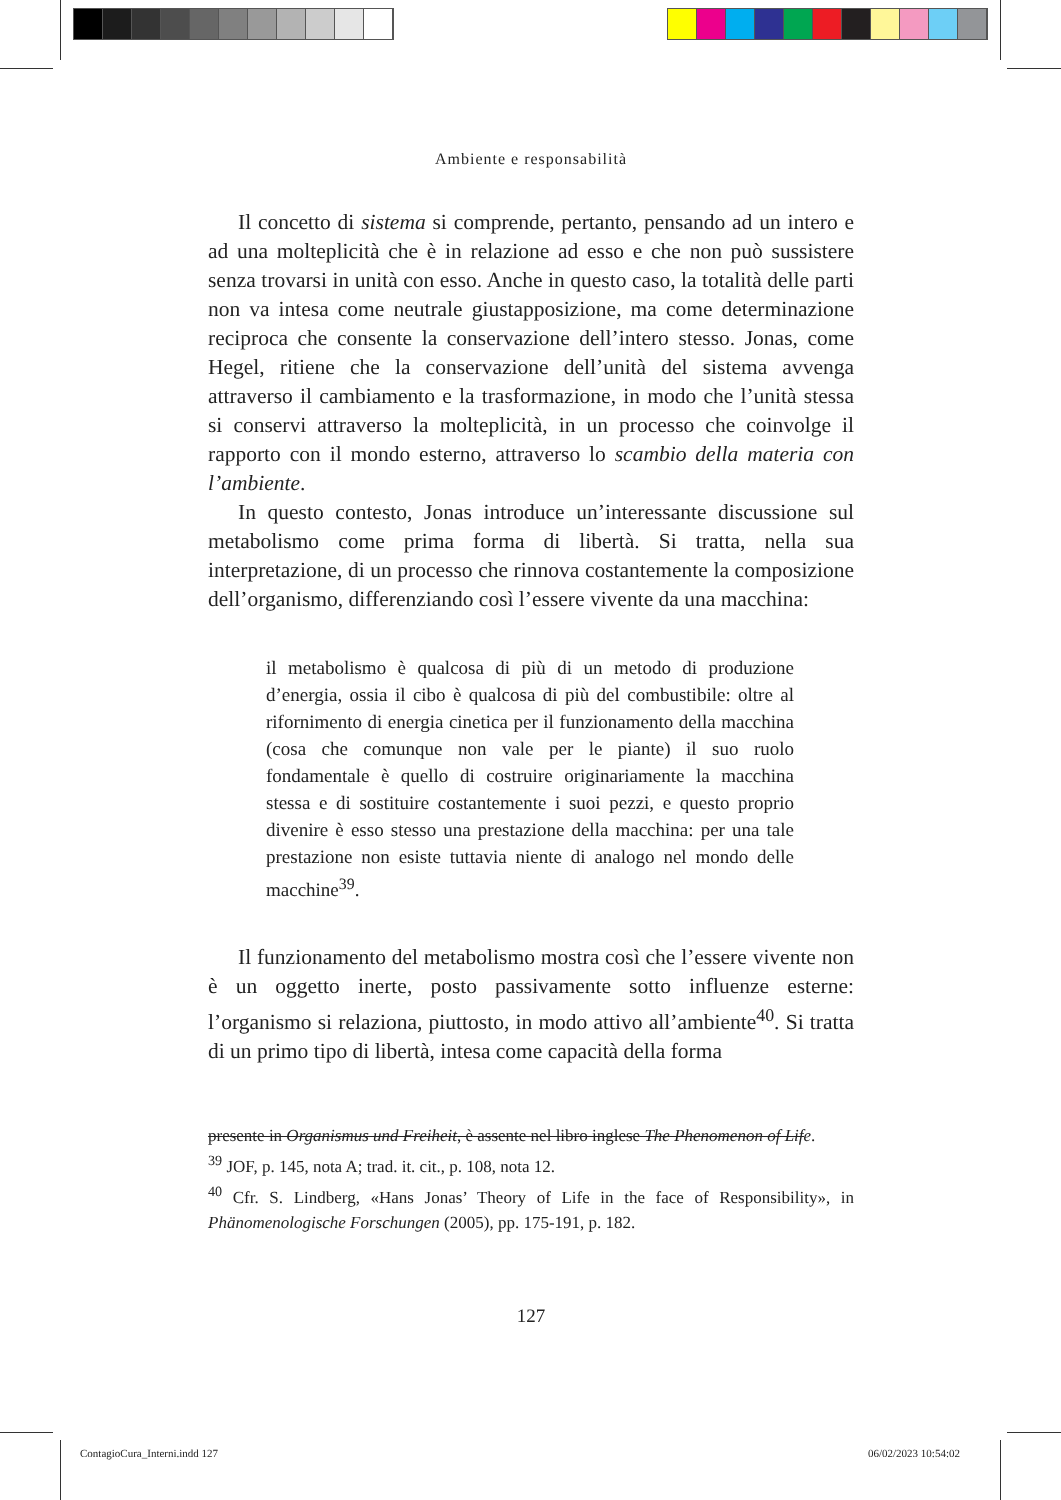Ambiente e responsabilità
Il concetto di sistema si comprende, pertanto, pensando ad un intero e ad una molteplicità che è in relazione ad esso e che non può sussistere senza trovarsi in unità con esso. Anche in questo caso, la totalità delle parti non va intesa come neutrale giustapposizione, ma come determinazione reciproca che consente la conservazione dell’intero stesso. Jonas, come Hegel, ritiene che la conservazione dell’unità del sistema avvenga attraverso il cambiamento e la trasformazione, in modo che l’unità stessa si conservi attraverso la molteplicità, in un processo che coinvolge il rapporto con il mondo esterno, attraverso lo scambio della materia con l’ambiente.
In questo contesto, Jonas introduce un’interessante discussione sul metabolismo come prima forma di libertà. Si tratta, nella sua interpretazione, di un processo che rinnova costantemente la composizione dell’organismo, differenziando così l’essere vivente da una macchina:
il metabolismo è qualcosa di più di un metodo di produzione d’energia, ossia il cibo è qualcosa di più del combustibile: oltre al rifornimento di energia cinetica per il funzionamento della macchina (cosa che comunque non vale per le piante) il suo ruolo fondamentale è quello di costruire originariamente la macchina stessa e di sostituire costantemente i suoi pezzi, e questo proprio divenire è esso stesso una prestazione della macchina: per una tale prestazione non esiste tuttavia niente di analogo nel mondo delle macchine<sup>39</sup>.
Il funzionamento del metabolismo mostra così che l’essere vivente non è un oggetto inerte, posto passivamente sotto influenze esterne: l’organismo si relaziona, piuttosto, in modo attivo all’ambiente<sup>40</sup>. Si tratta di un primo tipo di libertà, intesa come capacità della forma
presente in Organismus und Freiheit, è assente nel libro inglese The Phenomenon of Life.
<sup>39</sup> JOF, p. 145, nota A; trad. it. cit., p. 108, nota 12.
<sup>40</sup> Cfr. S. Lindberg, «Hans Jonas’ Theory of Life in the face of Responsibility», in Phänomenologische Forschungen (2005), pp. 175-191, p. 182.
127
ContagioCura_Interni.indd 127 06/02/2023 10:54:02